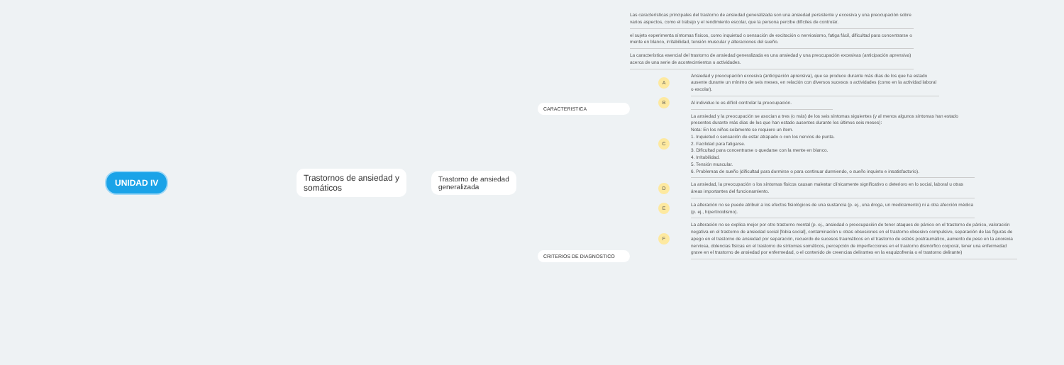UNIDAD IV Trastornos de ansiedad y
somáticos
Trastorno de ansiedad
generalizada
CARACTERISTICA
CRITERIOS DE DIAGNOSTICO
Las características principales del trastorno de ansiedad generalizada son una ansiedad persistente y excesiva y una preocupación sobre varios aspectos, como el trabajo y el rendimiento escolar, que la persona percibe difíciles de controlar.
el sujeto experimenta síntomas físicos, como inquietud o sensación de excitación o nerviosismo, fatiga fácil, dificultad para concentrarse o mente en blanco, irritabilidad, tensión muscular y alteraciones del sueño.
La característica esencial del trastorno de ansiedad generalizada es una ansiedad y una preocupación excesivas (anticipación aprensiva) acerca de una serie de acontecimientos o actividades.
A
Ansiedad y preocupación excesiva (anticipación aprensiva), que se produce durante más días de los que ha estado ausente durante un mínimo de seis meses, en relación con diversos sucesos o actividades (como en la actividad laboral o escolar).
B
Al individuo le es difícil controlar la preocupación.
C
La ansiedad y la preocupación se asocian a tres (o más) de los seis síntomas siguientes (y al menos algunos síntomas han estado presentes durante más días de los que han estado ausentes durante los últimos seis meses):
Nota: En los niños solamente se requiere un ítem.
1. Inquietud o sensación de estar atrapado o con los nervios de punta.
2. Facilidad para fatigarse.
3. Dificultad para concentrarse o quedarse con la mente en blanco.
4. Irritabilidad.
5. Tensión muscular.
6. Problemas de sueño (dificultad para dormirse o para continuar durmiendo, o sueño inquieto e insatisfactorio).
D
La ansiedad, la preocupación o los síntomas físicos causan malestar clínicamente significativo o deterioro en lo social, laboral u otras áreas importantes del funcionamiento.
E
La alteración no se puede atribuir a los efectos fisiológicos de una sustancia (p. ej., una droga, un medicamento) ni a otra afección médica (p. ej., hipertiroidismo).
F
La alteración no se explica mejor por otro trastorno mental (p. ej., ansiedad o preocupación de tener ataques de pánico en el trastorno de pánico, valoración negativa en el trastorno de ansiedad social [fobia social], contaminación u otras obsesiones en el trastorno obsesivo compulsivo, separación de las figuras de apego en el trastorno de ansiedad por separación, recuerdo de sucesos traumáticos en el trastorno de estrés postraumático, aumento de peso en la anorexia nerviosa, dolencias físicas en el trastorno de síntomas somáticos, percepción de imperfecciones en el trastorno dismórfico corporal, tener una enfermedad grave en el trastorno de ansiedad por enfermedad, o el contenido de creencias delirantes en la esquizofrenia o el trastorno delirante)